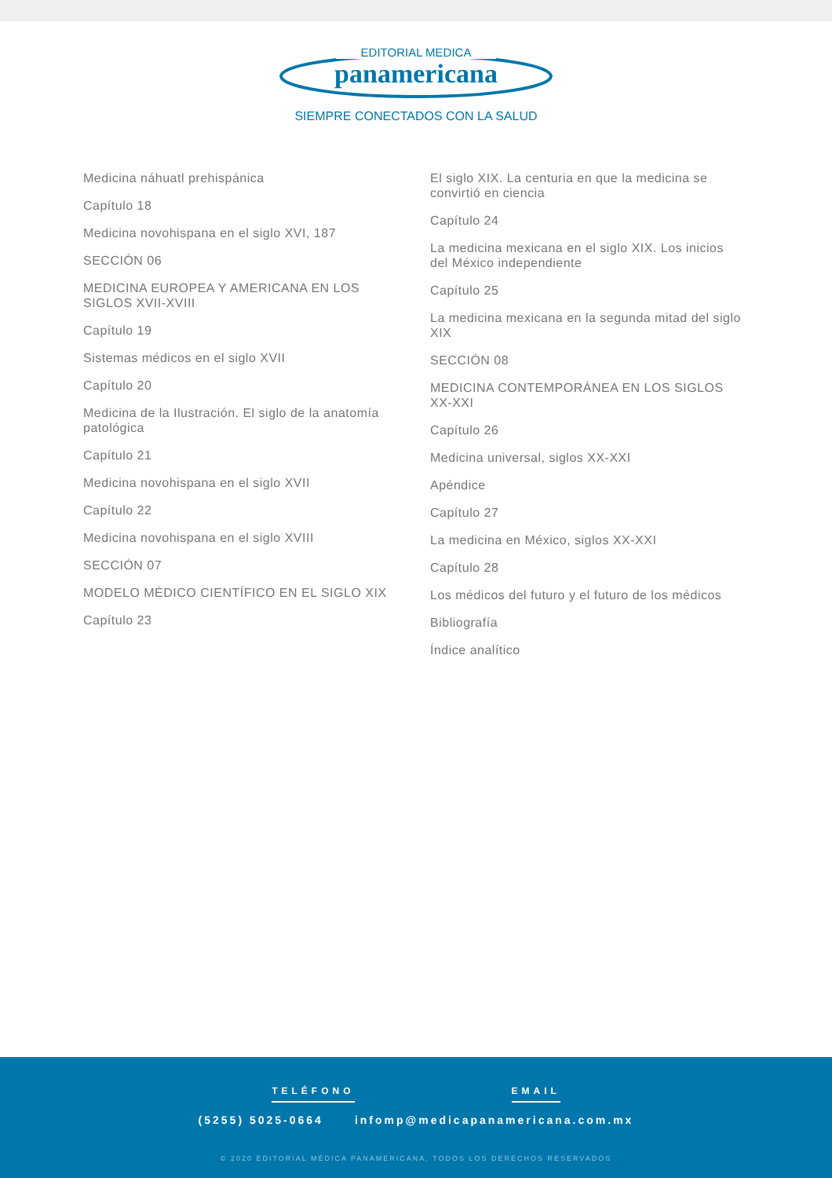EDITORIAL MEDICA
panamericana
SIEMPRE CONECTADOS CON LA SALUD
Medicina náhuatl prehispánica
Capítulo 18
Medicina novohispana en el siglo XVI, 187
SECCIÓN 06
MEDICINA EUROPEA Y AMERICANA EN LOS SIGLOS XVII-XVIII
Capítulo 19
Sistemas médicos en el siglo XVII
Capítulo 20
Medicina de la Ilustración. El siglo de la anatomía patológica
Capítulo 21
Medicina novohispana en el siglo XVII
Capítulo 22
Medicina novohispana en el siglo XVIII
SECCIÓN 07
MODELO MÉDICO CIENTÍFICO EN EL SIGLO XIX
Capítulo 23
El siglo XIX. La centuria en que la medicina se convirtió en ciencia
Capítulo 24
La medicina mexicana en el siglo XIX. Los inicios del México independiente
Capítulo 25
La medicina mexicana en la segunda mitad del siglo XIX
SECCIÓN 08
MEDICINA CONTEMPORÁNEA EN LOS SIGLOS XX-XXI
Capítulo 26
Medicina universal, siglos XX-XXI
Apéndice
Capítulo 27
La medicina en México, siglos XX-XXI
Capítulo 28
Los médicos del futuro y el futuro de los médicos
Bibliografía
Índice analítico
TELÉFONO EMAIL
(5255) 5025-0664 infomp@medicapanamericana.com.mx
© 2020 EDITORIAL MÉDICA PANAMERICANA. TODOS LOS DERECHOS RESERVADOS